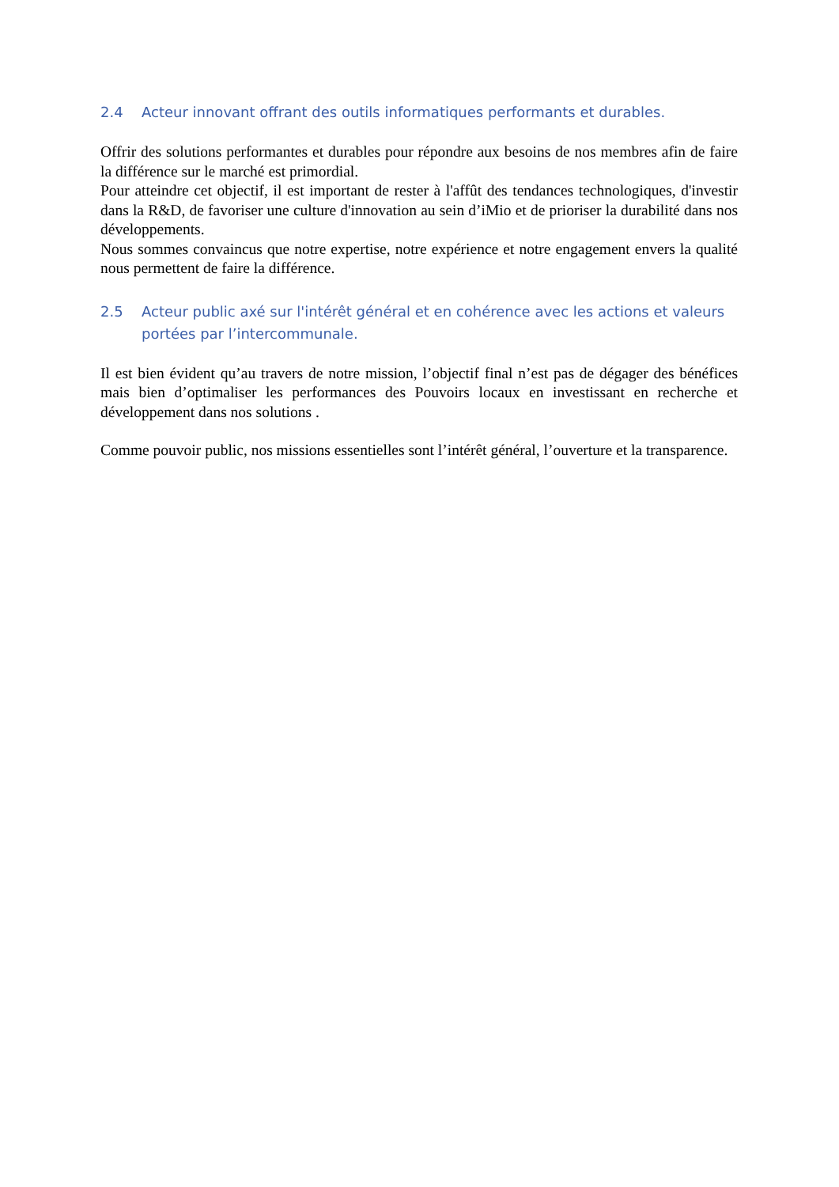2.4 Acteur innovant offrant des outils informatiques performants et durables.
Offrir des solutions performantes et durables pour répondre aux besoins de nos membres afin de faire la différence sur le marché est primordial.
Pour atteindre cet objectif, il est important de rester à l'affût des tendances technologiques, d'investir dans la R&D, de favoriser une culture d'innovation au sein d’iMio et de prioriser la durabilité dans nos développements.
Nous sommes convaincus que notre expertise, notre expérience et notre engagement envers la qualité nous permettent de faire la différence.
2.5 Acteur public axé sur l'intérêt général et en cohérence avec les actions et valeurs portées par l’intercommunale.
Il est bien évident qu’au travers de notre mission, l’objectif final n’est pas de dégager des bénéfices mais bien d’optimaliser les performances des Pouvoirs locaux en investissant en recherche et développement dans nos solutions .
Comme pouvoir public, nos missions essentielles sont l’intérêt général, l’ouverture et la transparence.